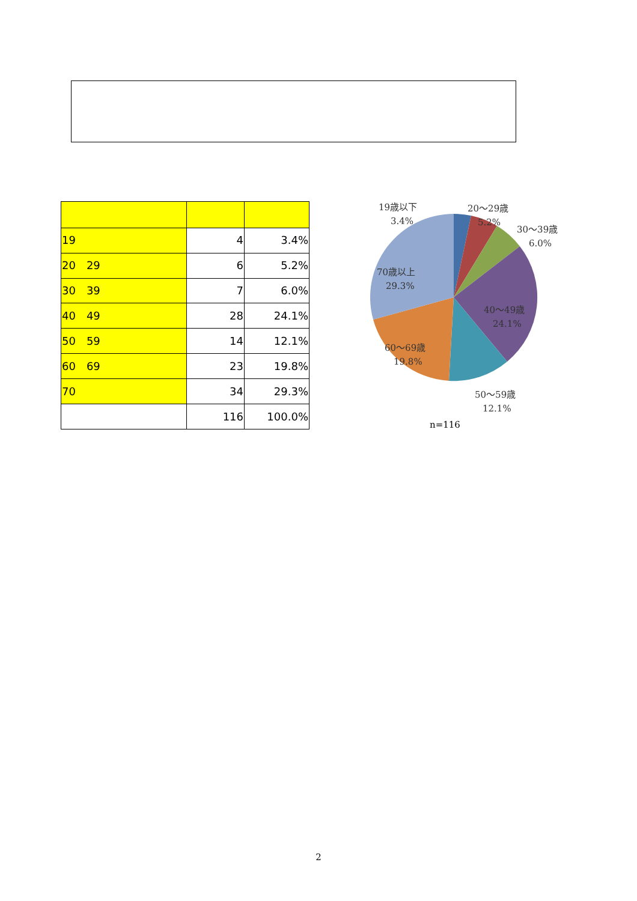| 19 | 4 | 3.4% |
| 20 29 | 6 | 5.2% |
| 30 39 | 7 | 6.0% |
| 40 49 | 28 | 24.1% |
| 50 59 | 14 | 12.1% |
| 60 69 | 23 | 19.8% |
| 70 | 34 | 29.3% |
| | 116 | 100.0% |
19歳以下
3.4%
20～29歳
5.2%
30～39歳
6.0%
70歳以上
29.3%
40～49歳
24.1%
60～69歳
19.8%
50～59歳
12.1%
n=116
2